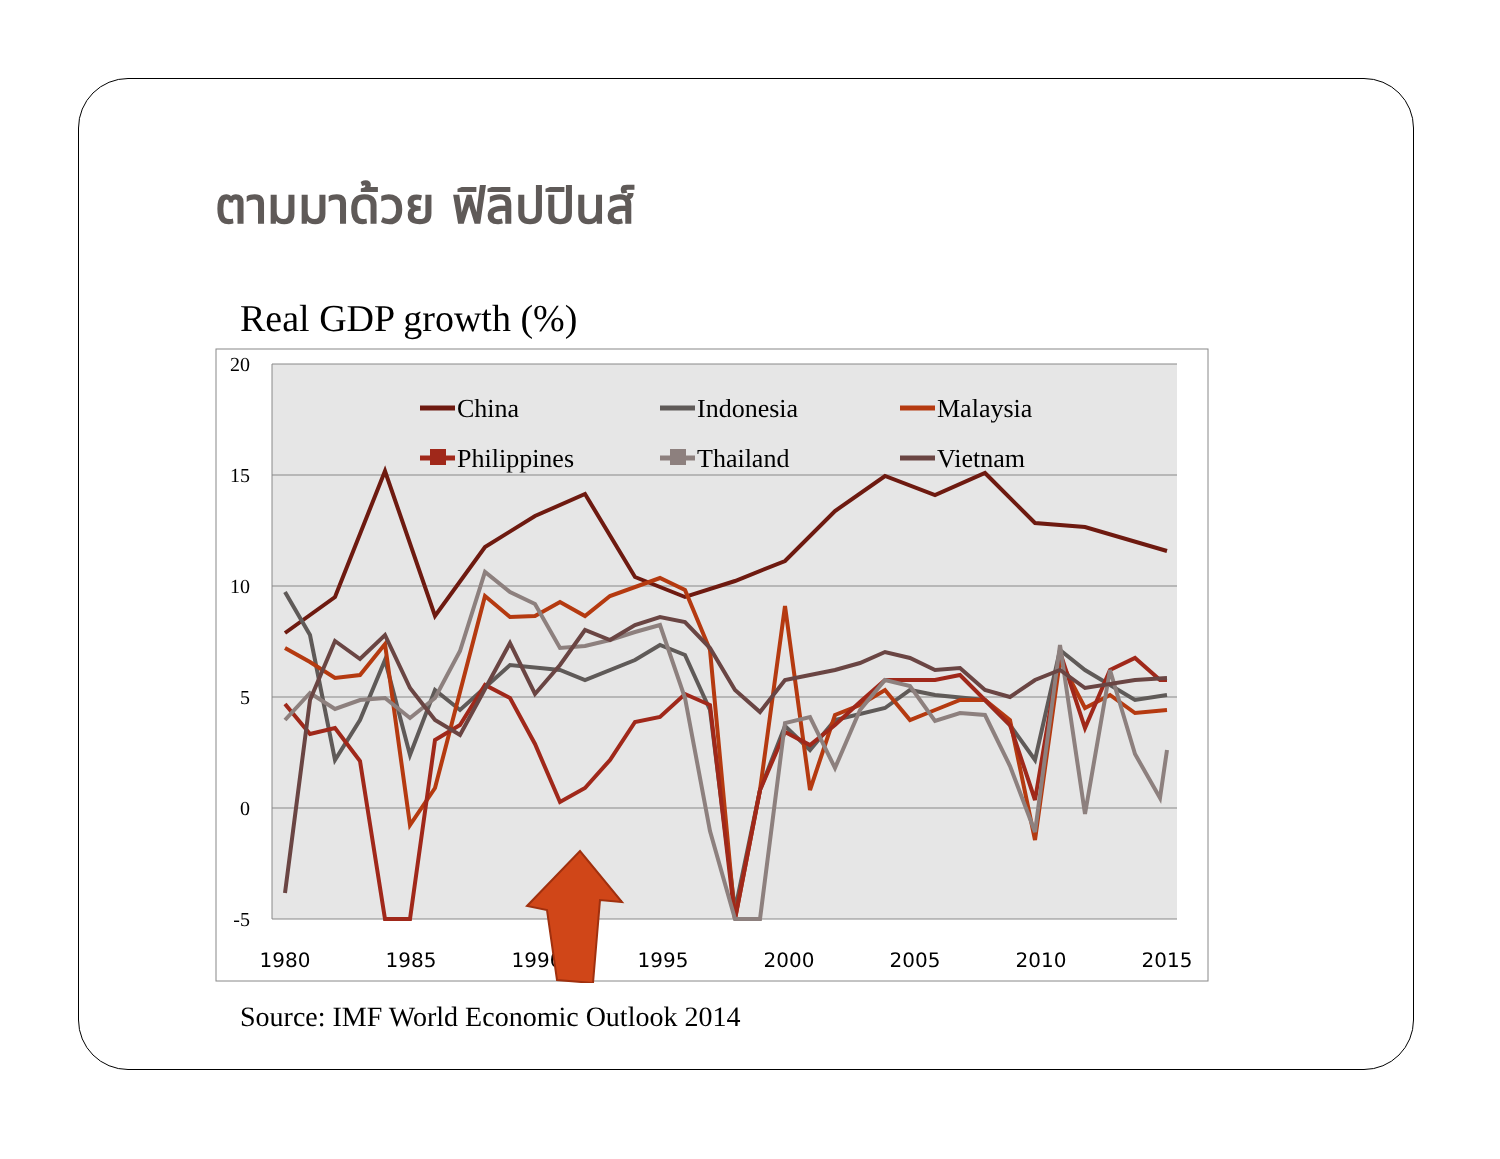ตามมาด้วย ฟิลิปปินส์
Real GDP growth (%)
20
15
10
5
0
-5
1980
1985
1990
1995
2000
2005
2010
2015
China
Indonesia
Malaysia
Philippines
Thailand
Vietnam
Source: IMF World Economic Outlook 2014